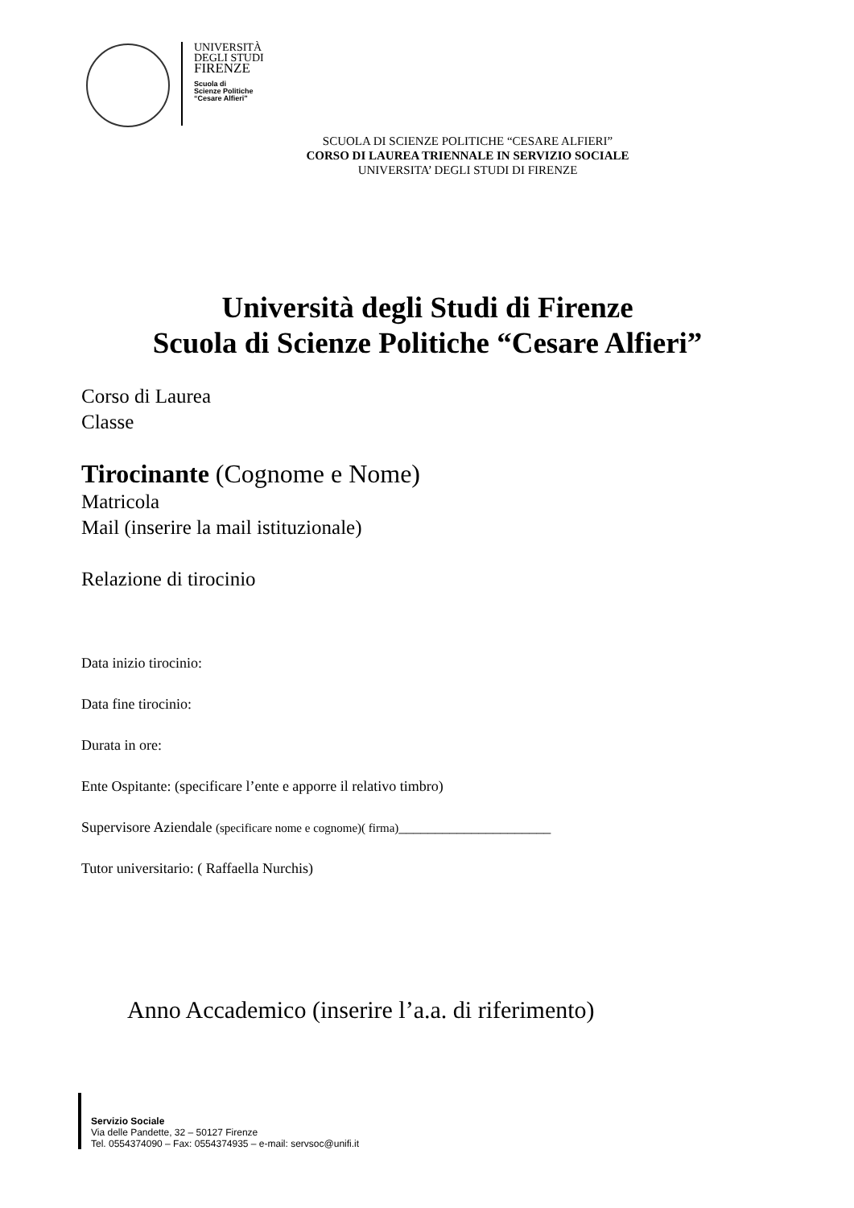UNIVERSITÀ
DEGLI STUDI
FIRENZE
Scuola di
Scienze Politiche
“Cesare Alfieri”
SCUOLA DI SCIENZE POLITICHE “CESARE ALFIERI”
CORSO DI LAUREA TRIENNALE IN SERVIZIO SOCIALE
UNIVERSITA’ DEGLI STUDI DI FIRENZE
Università degli Studi di Firenze
Scuola di Scienze Politiche “Cesare Alfieri”
Corso di Laurea
Classe
Tirocinante (Cognome e Nome)
Matricola
Mail (inserire la mail istituzionale)
Relazione di tirocinio
Data inizio tirocinio:
Data fine tirocinio:
Durata in ore:
Ente Ospitante: (specificare l’ente e apporre il relativo timbro)
Supervisore Aziendale (specificare nome e cognome)( firma)_____________________
Tutor universitario: ( Raffaella Nurchis)
Anno Accademico (inserire l’a.a. di riferimento)
Servizio Sociale
Via delle Pandette, 32 – 50127 Firenze
Tel. 0554374090 – Fax: 0554374935 – e-mail: servsoc@unifi.it